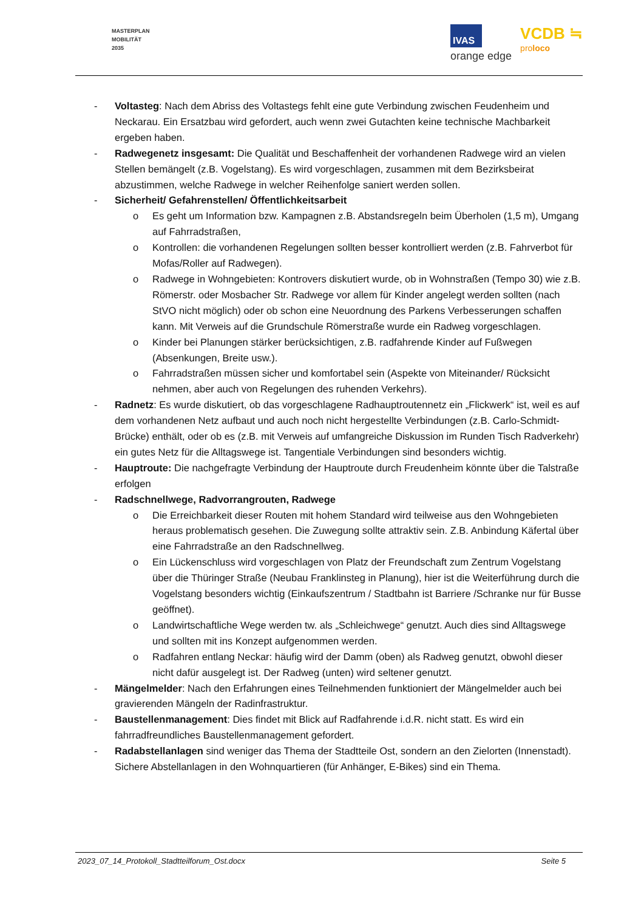MASTERPLAN
MOBILITÄT
2035
IVAS
orange edge
VCDB ≒
proloco
- Voltasteg: Nach dem Abriss des Voltastegs fehlt eine gute Verbindung zwischen Feudenheim und Neckarau. Ein Ersatzbau wird gefordert, auch wenn zwei Gutachten keine technische Machbarkeit ergeben haben.
- Radwegenetz insgesamt: Die Qualität und Beschaffenheit der vorhandenen Radwege wird an vielen Stellen bemängelt (z.B. Vogelstang). Es wird vorgeschlagen, zusammen mit dem Bezirksbeirat abzustimmen, welche Radwege in welcher Reihenfolge saniert werden sollen.
- Sicherheit/ Gefahrenstellen/ Öffentlichkeitsarbeit
o Es geht um Information bzw. Kampagnen z.B. Abstandsregeln beim Überholen (1,5 m), Umgang auf Fahrradstraßen,
o Kontrollen: die vorhandenen Regelungen sollten besser kontrolliert werden (z.B. Fahrverbot für Mofas/Roller auf Radwegen).
o Radwege in Wohngebieten: Kontrovers diskutiert wurde, ob in Wohnstraßen (Tempo 30) wie z.B. Römerstr. oder Mosbacher Str. Radwege vor allem für Kinder angelegt werden sollten (nach StVO nicht möglich) oder ob schon eine Neuordnung des Parkens Verbesserungen schaffen kann. Mit Verweis auf die Grundschule Römerstraße wurde ein Radweg vorgeschlagen.
o Kinder bei Planungen stärker berücksichtigen, z.B. radfahrende Kinder auf Fußwegen (Absenkungen, Breite usw.).
o Fahrradstraßen müssen sicher und komfortabel sein (Aspekte von Miteinander/ Rücksicht nehmen, aber auch von Regelungen des ruhenden Verkehrs).
- Radnetz: Es wurde diskutiert, ob das vorgeschlagene Radhauptroutennetz ein „Flickwerk“ ist, weil es auf dem vorhandenen Netz aufbaut und auch noch nicht hergestellte Verbindungen (z.B. Carlo-Schmidt-Brücke) enthält, oder ob es (z.B. mit Verweis auf umfangreiche Diskussion im Runden Tisch Radverkehr) ein gutes Netz für die Alltagswege ist. Tangentiale Verbindungen sind besonders wichtig.
- Hauptroute: Die nachgefragte Verbindung der Hauptroute durch Freudenheim könnte über die Talstraße erfolgen
- Radschnellwege, Radvorrangrouten, Radwege
o Die Erreichbarkeit dieser Routen mit hohem Standard wird teilweise aus den Wohngebieten heraus problematisch gesehen. Die Zuwegung sollte attraktiv sein. Z.B. Anbindung Käfertal über eine Fahrradstraße an den Radschnellweg.
o Ein Lückenschluss wird vorgeschlagen von Platz der Freundschaft zum Zentrum Vogelstang über die Thüringer Straße (Neubau Franklinsteg in Planung), hier ist die Weiterführung durch die Vogelstang besonders wichtig (Einkaufszentrum / Stadtbahn ist Barriere /Schranke nur für Busse geöffnet).
o Landwirtschaftliche Wege werden tw. als „Schleichwege“ genutzt. Auch dies sind Alltagswege und sollten mit ins Konzept aufgenommen werden.
o Radfahren entlang Neckar: häufig wird der Damm (oben) als Radweg genutzt, obwohl dieser nicht dafür ausgelegt ist. Der Radweg (unten) wird seltener genutzt.
- Mängelmelder: Nach den Erfahrungen eines Teilnehmenden funktioniert der Mängelmelder auch bei gravierenden Mängeln der Radinfrastruktur.
- Baustellenmanagement: Dies findet mit Blick auf Radfahrende i.d.R. nicht statt. Es wird ein fahrradfreundliches Baustellenmanagement gefordert.
- Radabstellanlagen sind weniger das Thema der Stadtteile Ost, sondern an den Zielorten (Innenstadt). Sichere Abstellanlagen in den Wohnquartieren (für Anhänger, E-Bikes) sind ein Thema.
2023_07_14_Protokoll_Stadtteilforum_Ost.docx Seite 5